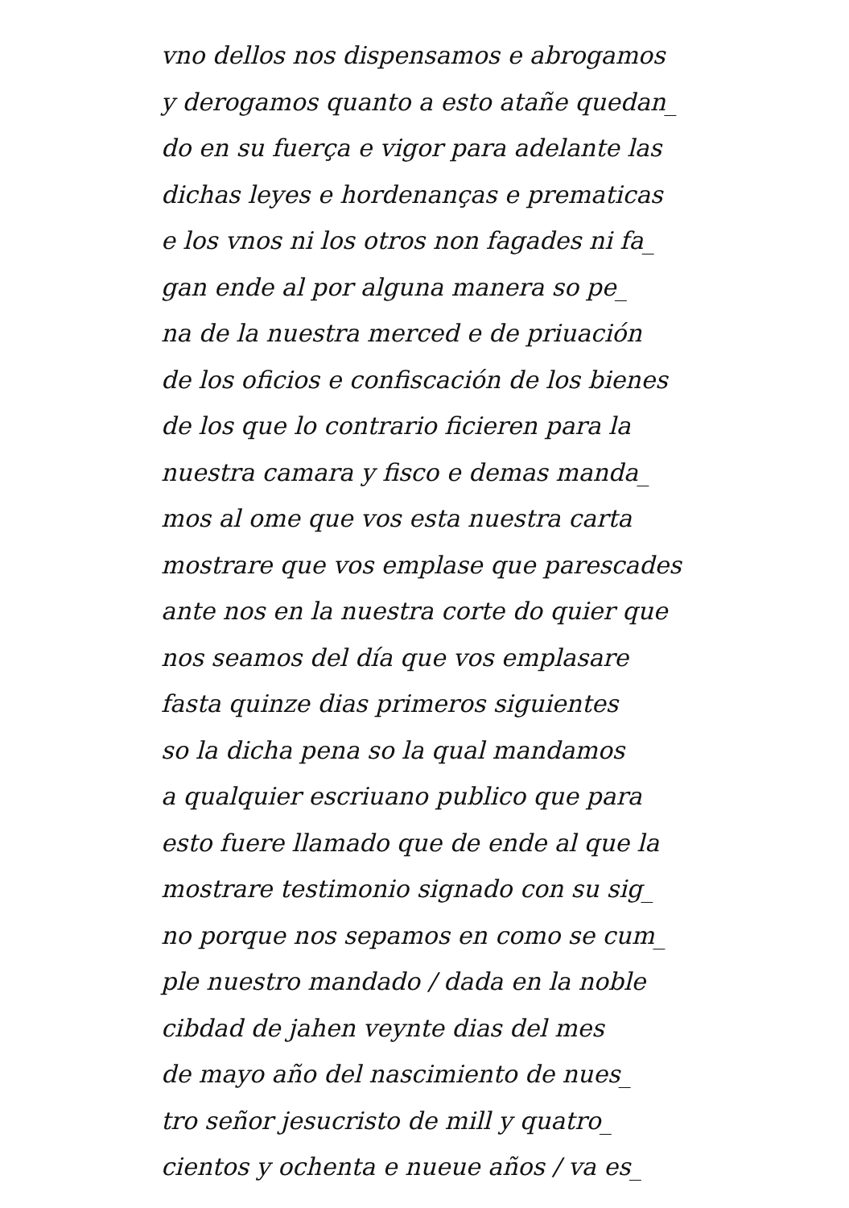vno dellos nos dispensamos e abrogamos
y derogamos quanto a esto atañe quedan_
do en su fuerça e vigor para adelante las
dichas leyes e hordenanças e prematicas
e los vnos ni los otros non fagades ni fa_
gan ende al por alguna manera so pe_
na de la nuestra merced e de priuación
de los oficios e confiscación de los bienes
de los que lo contrario ficieren para la
nuestra camara y fisco e demas manda_
mos al ome que vos esta nuestra carta
mostrare que vos emplase que parescades
ante nos en la nuestra corte do quier que
nos seamos del día que vos emplasare
fasta quinze dias primeros siguientes
so la dicha pena so la qual mandamos
a qualquier escriuano publico que para
esto fuere llamado que de ende al que la
mostrare testimonio signado con su sig_
no porque nos sepamos en como se cum_
ple nuestro mandado / dada en la noble
cibdad de jahen veynte dias del mes
de mayo año del nascimiento de nues_
tro señor jesucristo de mill y quatro_
cientos y ochenta e nueue años / va es_